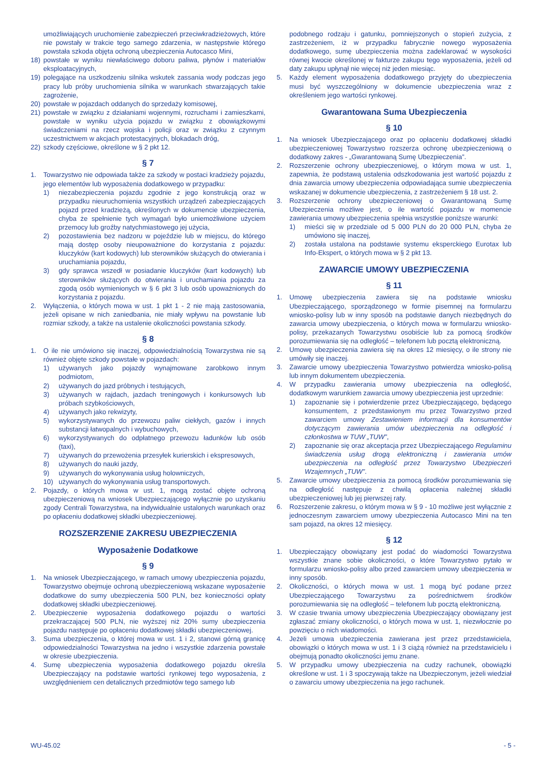umożliwiających uruchomienie zabezpieczeń przeciwkradzieżowych, które nie powstały w trakcie tego samego zdarzenia, w następstwie którego powstała szkoda objęta ochroną ubezpieczenia Autocasco Mini,
18) powstałe w wyniku niewłaściwego doboru paliwa, płynów i materiałów eksploatacyjnych,
19) polegające na uszkodzeniu silnika wskutek zassania wody podczas jego pracy lub próby uruchomienia silnika w warunkach stwarzających takie zagrożenie,
20) powstałe w pojazdach oddanych do sprzedaży komisowej,
21) powstałe w związku z działaniami wojennymi, rozruchami i zamieszkami, powstałe w wyniku użycia pojazdu w związku z obowiązkowymi świadczeniami na rzecz wojska i policji oraz w związku z czynnym uczestnictwem w akcjach protestacyjnych, blokadach dróg,
22) szkody częściowe, określone w § 2 pkt 12.
§ 7
1. Towarzystwo nie odpowiada także za szkody w postaci kradzieży pojazdu, jego elementów lub wyposażenia dodatkowego w przypadku:
1) niezabezpieczenia pojazdu zgodnie z jego konstrukcją oraz w przypadku nieuruchomienia wszystkich urządzeń zabezpieczających pojazd przed kradzieżą, określonych w dokumencie ubezpieczenia, chyba że spełnienie tych wymagań było uniemożliwione użyciem przemocy lub groźby natychmiastowego jej użycia,
2) pozostawienia bez nadzoru w pojeździe lub w miejscu, do którego mają dostęp osoby nieupoważnione do korzystania z pojazdu: kluczyków (kart kodowych) lub sterowników służących do otwierania i uruchamiania pojazdu,
3) gdy sprawca wszedł w posiadanie kluczyków (kart kodowych) lub sterowników służących do otwierania i uruchamiania pojazdu za zgodą osób wymienionych w § 6 pkt 3 lub osób upoważnionych do korzystania z pojazdu.
2. Wyłączenia, o których mowa w ust. 1 pkt 1 - 2 nie mają zastosowania, jeżeli opisane w nich zaniedbania, nie miały wpływu na powstanie lub rozmiar szkody, a także na ustalenie okoliczności powstania szkody.
§ 8
1. O ile nie umówiono się inaczej, odpowiedzialnością Towarzystwa nie są również objęte szkody powstałe w pojazdach:
1) używanych jako pojazdy wynajmowane zarobkowo innym podmiotom,
2) używanych do jazd próbnych i testujących,
3) używanych w rajdach, jazdach treningowych i konkursowych lub próbach szybkościowych,
4) używanych jako rekwizyty,
5) wykorzystywanych do przewozu paliw ciekłych, gazów i innych substancji łatwopalnych i wybuchowych,
6) wykorzystywanych do odpłatnego przewozu ładunków lub osób (taxi),
7) używanych do przewożenia przesyłek kurierskich i ekspresowych,
8) używanych do nauki jazdy,
9) używanych do wykonywania usług holowniczych,
10) używanych do wykonywania usług transportowych.
2. Pojazdy, o których mowa w ust. 1, mogą zostać objęte ochroną ubezpieczeniową na wniosek Ubezpieczającego wyłącznie po uzyskaniu zgody Centrali Towarzystwa, na indywidualnie ustalonych warunkach oraz po opłaceniu dodatkowej składki ubezpieczeniowej.
ROZSZERZENIE ZAKRESU UBEZPIECZENIA
Wyposażenie Dodatkowe
§ 9
1. Na wniosek Ubezpieczającego, w ramach umowy ubezpieczenia pojazdu, Towarzystwo obejmuje ochroną ubezpieczeniową wskazane wyposażenie dodatkowe do sumy ubezpieczenia 500 PLN, bez konieczności opłaty dodatkowej składki ubezpieczeniowej.
2. Ubezpieczenie wyposażenia dodatkowego pojazdu o wartości przekraczającej 500 PLN, nie wyższej niż 20% sumy ubezpieczenia pojazdu następuje po opłaceniu dodatkowej składki ubezpieczeniowej.
3. Suma ubezpieczenia, o której mowa w ust. 1 i 2, stanowi górną granicę odpowiedzialności Towarzystwa na jedno i wszystkie zdarzenia powstałe w okresie ubezpieczenia.
4. Sumę ubezpieczenia wyposażenia dodatkowego pojazdu określa Ubezpieczający na podstawie wartości rynkowej tego wyposażenia, z uwzględnieniem cen detalicznych przedmiotów tego samego lub
podobnego rodzaju i gatunku, pomniejszonych o stopień zużycia, z zastrzeżeniem, iż w przypadku fabrycznie nowego wyposażenia dodatkowego, sumę ubezpieczenia można zadeklarować w wysokości równej kwocie określonej w fakturze zakupu tego wyposażenia, jeżeli od daty zakupu upłynął nie więcej niż jeden miesiąc.
5. Każdy element wyposażenia dodatkowego przyjęty do ubezpieczenia musi być wyszczególniony w dokumencie ubezpieczenia wraz z określeniem jego wartości rynkowej.
Gwarantowana Suma Ubezpieczenia
§ 10
1. Na wniosek Ubezpieczającego oraz po opłaceniu dodatkowej składki ubezpieczeniowej Towarzystwo rozszerza ochronę ubezpieczeniową o dodatkowy zakres - „Gwarantowaną Sumę Ubezpieczenia”.
2. Rozszerzenie ochrony ubezpieczeniowej, o którym mowa w ust. 1, zapewnia, że podstawą ustalenia odszkodowania jest wartość pojazdu z dnia zawarcia umowy ubezpieczenia odpowiadająca sumie ubezpieczenia wskazanej w dokumencie ubezpieczenia, z zastrzeżeniem § 18 ust. 2.
3. Rozszerzenie ochrony ubezpieczeniowej o Gwarantowaną Sumę Ubezpieczenia możliwe jest, o ile wartość pojazdu w momencie zawierania umowy ubezpieczenia spełnia wszystkie poniższe warunki:
1) mieści się w przedziale od 5 000 PLN do 20 000 PLN, chyba że umówiono się inaczej,
2) została ustalona na podstawie systemu eksperckiego Eurotax lub Info-Ekspert, o których mowa w § 2 pkt 13.
ZAWARCIE UMOWY UBEZPIECZENIA
§ 11
1. Umowę ubezpieczenia zawiera się na podstawie wniosku Ubezpieczającego, sporządzonego w formie pisemnej na formularzu wniosko-polisy lub w inny sposób na podstawie danych niezbędnych do zawarcia umowy ubezpieczenia, o których mowa w formularzu wniosko-polisy, przekazanych Towarzystwu osobiście lub za pomocą środków porozumiewania się na odległość – telefonem lub pocztą elektroniczną.
2. Umowę ubezpieczenia zawiera się na okres 12 miesięcy, o ile strony nie umówiły się inaczej.
3. Zawarcie umowy ubezpieczenia Towarzystwo potwierdza wniosko-polisą lub innym dokumentem ubezpieczenia.
4. W przypadku zawierania umowy ubezpieczenia na odległość, dodatkowym warunkiem zawarcia umowy ubezpieczenia jest uprzednie:
1) zapoznanie się i potwierdzenie przez Ubezpieczającego, będącego konsumentem, z przedstawionym mu przez Towarzystwo przed zawarciem umowy Zestawieniem informacji dla konsumentów dotyczącym zawierania umów ubezpieczenia na odległość i członkostwa w TUW „TUW”,
2) zapoznanie się oraz akceptacja przez Ubezpieczającego Regulaminu świadczenia usług drogą elektroniczną i zawierania umów ubezpieczenia na odległość przez Towarzystwo Ubezpieczeń Wzajemnych „TUW”.
5. Zawarcie umowy ubezpieczenia za pomocą środków porozumiewania się na odległość następuje z chwilą opłacenia należnej składki ubezpieczeniowej lub jej pierwszej raty.
6. Rozszerzenie zakresu, o którym mowa w § 9 - 10 możliwe jest wyłącznie z jednoczesnym zawarciem umowy ubezpieczenia Autocasco Mini na ten sam pojazd, na okres 12 miesięcy.
§ 12
1. Ubezpieczający obowiązany jest podać do wiadomości Towarzystwa wszystkie znane sobie okoliczności, o które Towarzystwo pytało w formularzu wniosko-polisy albo przed zawarciem umowy ubezpieczenia w inny sposób.
2. Okoliczności, o których mowa w ust. 1 mogą być podane przez Ubezpieczającego Towarzystwu za pośrednictwem środków porozumiewania się na odległość – telefonem lub pocztą elektroniczną.
3. W czasie trwania umowy ubezpieczenia Ubezpieczający obowiązany jest zgłaszać zmiany okoliczności, o których mowa w ust. 1, niezwłocznie po powzięciu o nich wiadomości.
4. Jeżeli umowa ubezpieczenia zawierana jest przez przedstawiciela, obowiązki o których mowa w ust. 1 i 3 ciążą również na przedstawicielu i obejmują ponadto okoliczności jemu znane.
5. W przypadku umowy ubezpieczenia na cudzy rachunek, obowiązki określone w ust. 1 i 3 spoczywają także na Ubezpieczonym, jeżeli wiedział o zawarciu umowy ubezpieczenia na jego rachunek.
WU-45.02 - 5 -